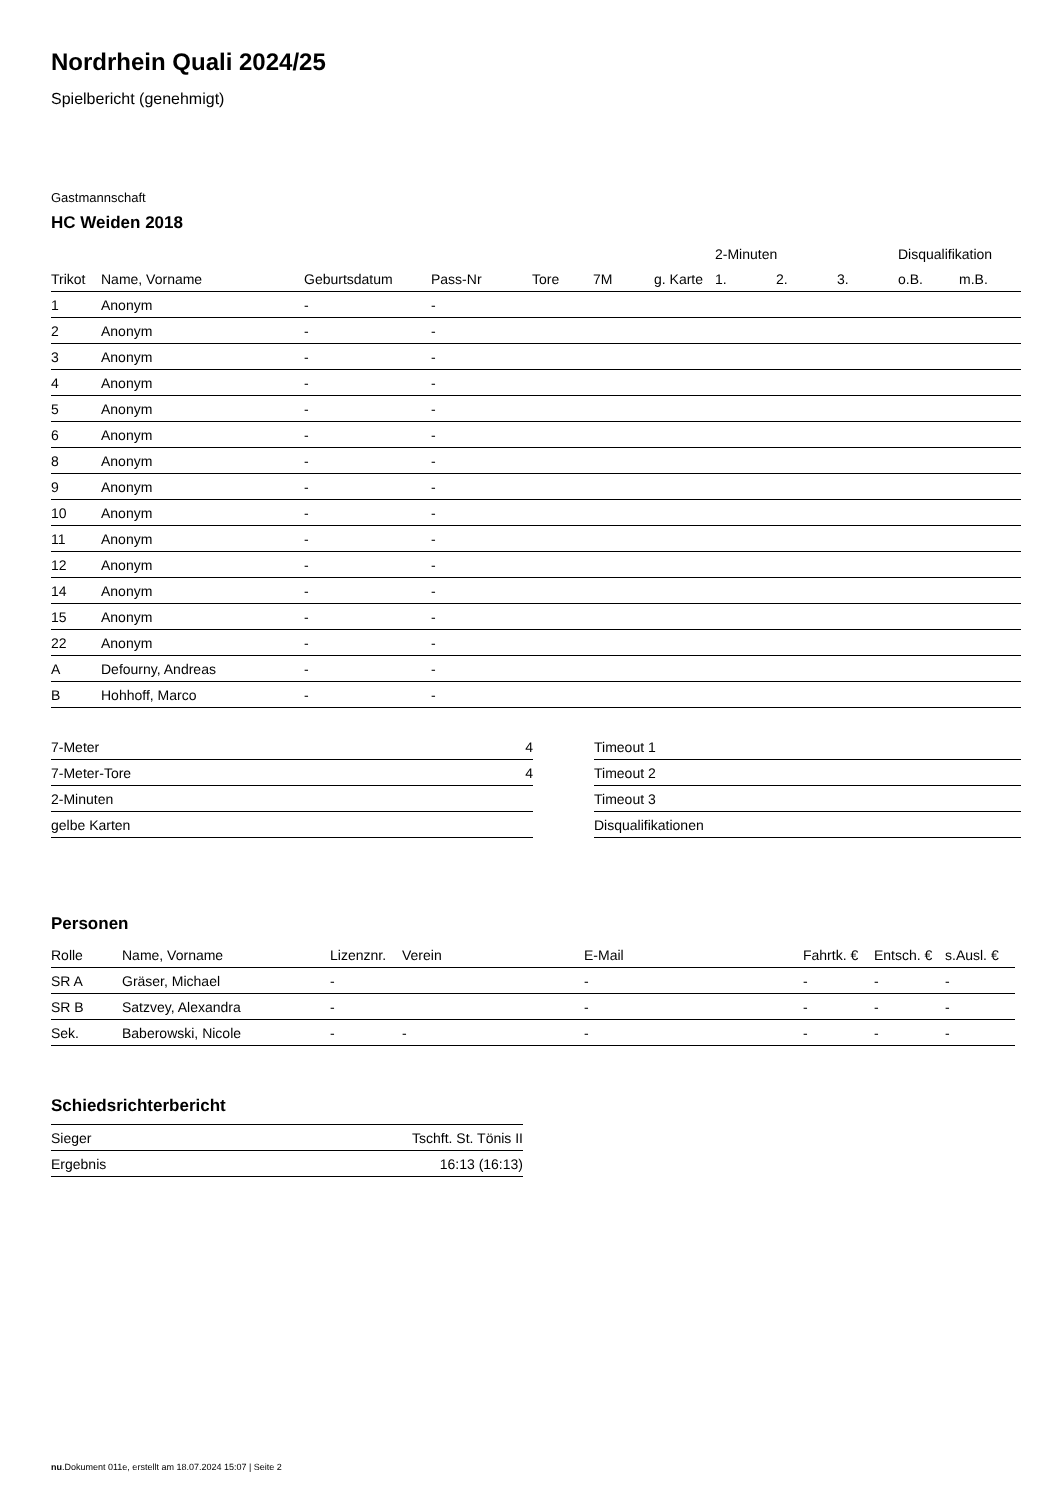Nordrhein Quali 2024/25
Spielbericht (genehmigt)
Gastmannschaft
HC Weiden 2018
| | | | | | | | 2-Minuten | | | Disqualifikation | |
| --- | --- | --- | --- | --- | --- | --- | --- | --- | --- | --- | --- |
| Trikot | Name, Vorname | Geburtsdatum | Pass-Nr | Tore | 7M | g. Karte | 1. | 2. | 3. | o.B. | m.B. |
| 1 | Anonym | - | - | | | | | | | | |
| 2 | Anonym | - | - | | | | | | | | |
| 3 | Anonym | - | - | | | | | | | | |
| 4 | Anonym | - | - | | | | | | | | |
| 5 | Anonym | - | - | | | | | | | | |
| 6 | Anonym | - | - | | | | | | | | |
| 8 | Anonym | - | - | | | | | | | | |
| 9 | Anonym | - | - | | | | | | | | |
| 10 | Anonym | - | - | | | | | | | | |
| 11 | Anonym | - | - | | | | | | | | |
| 12 | Anonym | - | - | | | | | | | | |
| 14 | Anonym | - | - | | | | | | | | |
| 15 | Anonym | - | - | | | | | | | | |
| 22 | Anonym | - | - | | | | | | | | |
| A | Defourny, Andreas | - | - | | | | | | | | |
| B | Hohhoff, Marco | - | - | | | | | | | | |
| 7-Meter | 4 |
| 7-Meter-Tore | 4 |
| 2-Minuten | |
| gelbe Karten | |
| Timeout 1 |
| Timeout 2 |
| Timeout 3 |
| Disqualifikationen |
Personen
| Rolle | Name, Vorname | Lizenznr. | Verein | E-Mail | Fahrtk. € | Entsch. € | s.Ausl. € |
| --- | --- | --- | --- | --- | --- | --- | --- |
| SR A | Gräser, Michael | - | | - | - | - | - |
| SR B | Satzvey, Alexandra | - | | - | - | - | - |
| Sek. | Baberowski, Nicole | - | - | - | - | - | - |
Schiedsrichterbericht
| Sieger | Tschft. St. Tönis II |
| Ergebnis | 16:13 (16:13) |
nu.Dokument 011e, erstellt am 18.07.2024 15:07 | Seite 2